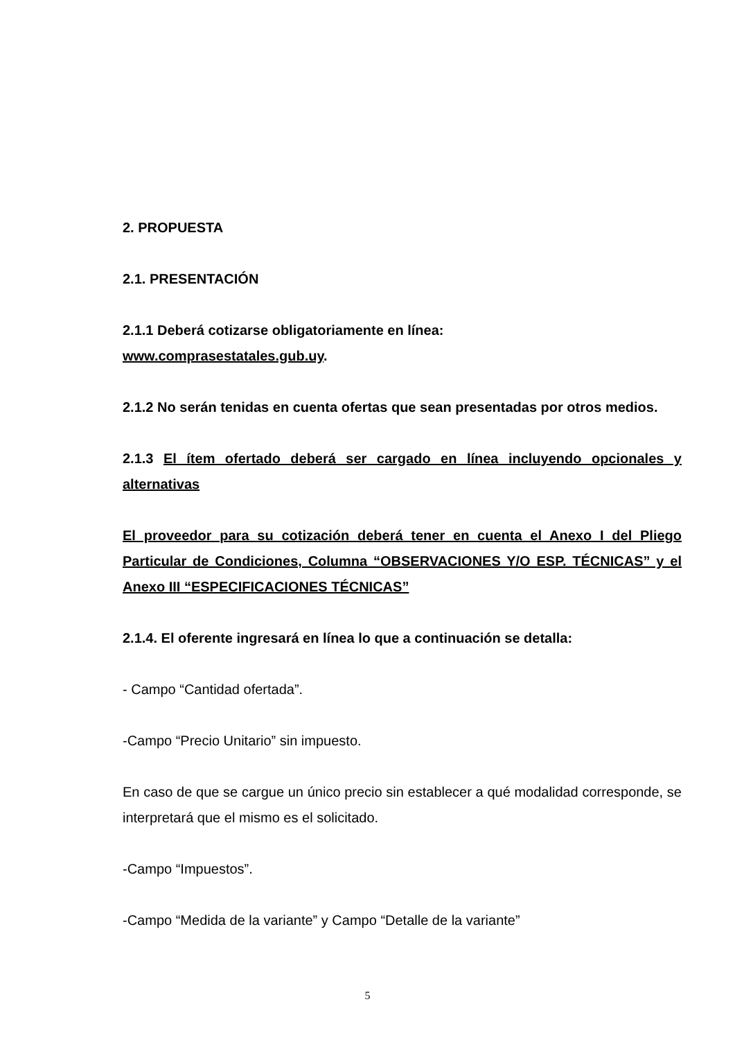2. PROPUESTA
2.1. PRESENTACIÓN
2.1.1 Deberá cotizarse obligatoriamente en línea:
www.comprasestatales.gub.uy.
2.1.2 No serán tenidas en cuenta ofertas que sean presentadas por otros medios.
2.1.3 El ítem ofertado deberá ser cargado en línea incluyendo opcionales y alternativas
El proveedor para su cotización deberá tener en cuenta el Anexo I del Pliego Particular de Condiciones, Columna “OBSERVACIONES Y/O ESP. TÉCNICAS” y el Anexo III “ESPECIFICACIONES TÉCNICAS”
2.1.4. El oferente ingresará en línea lo que a continuación se detalla:
- Campo “Cantidad ofertada”.
-Campo “Precio Unitario” sin impuesto.
En caso de que se cargue un único precio sin establecer a qué modalidad corresponde, se interpretará que el mismo es el solicitado.
-Campo “Impuestos”.
-Campo “Medida de la variante” y Campo “Detalle de la variante”
5